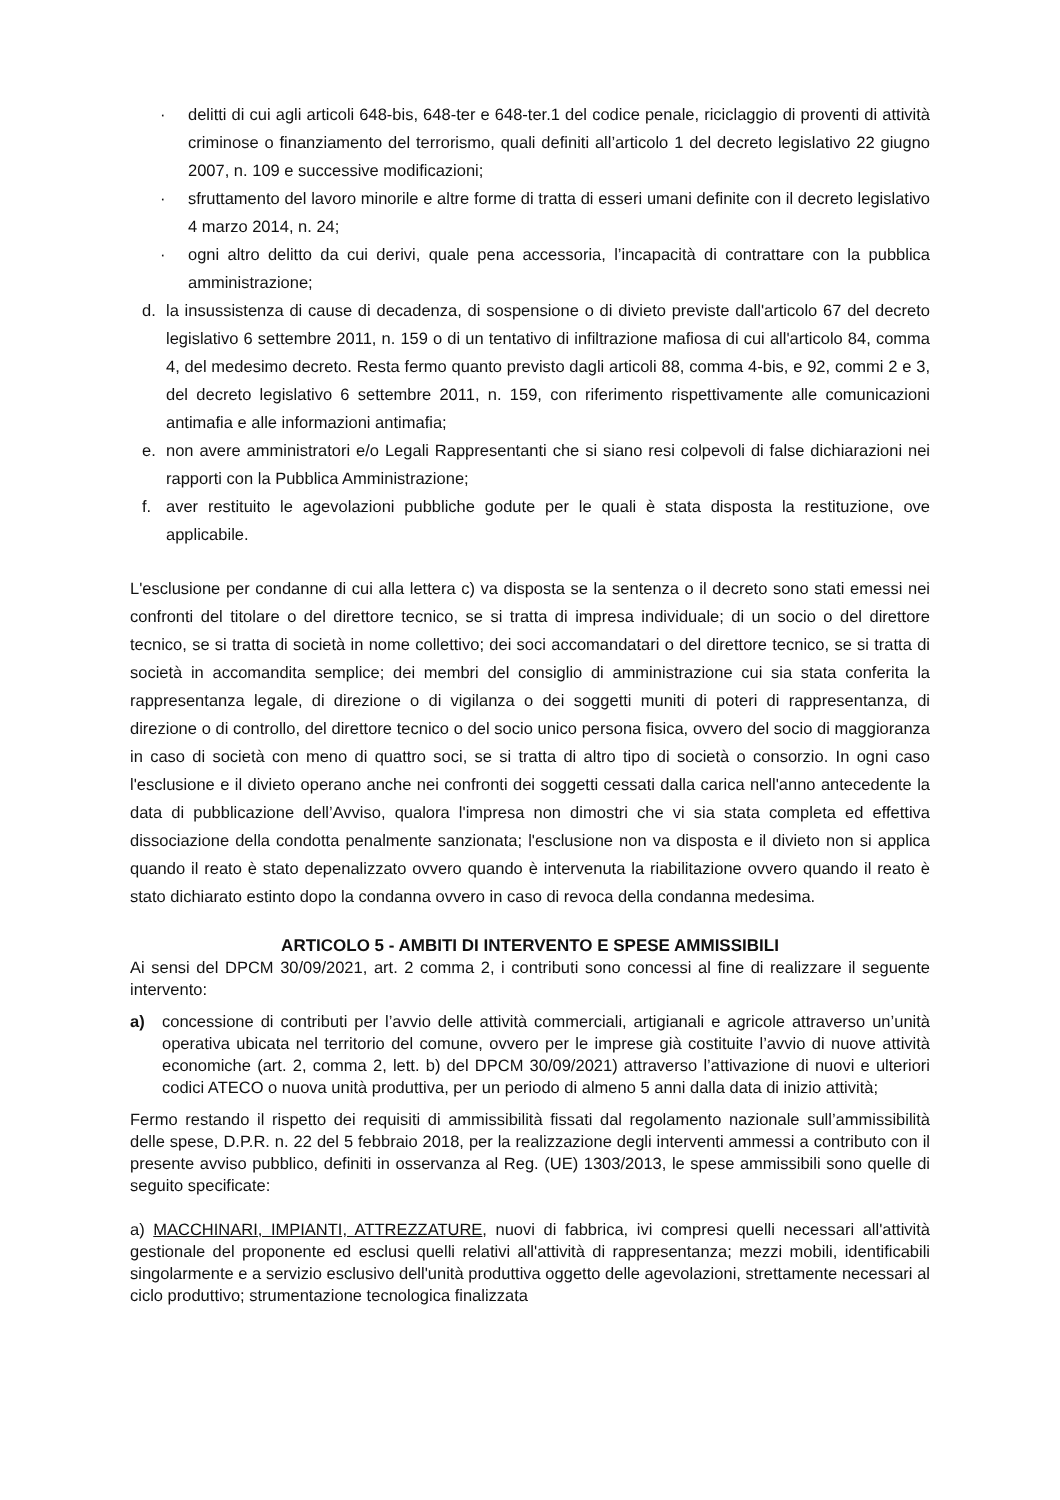· delitti di cui agli articoli 648-bis, 648-ter e 648-ter.1 del codice penale, riciclaggio di proventi di attività criminose o finanziamento del terrorismo, quali definiti all’articolo 1 del decreto legislativo 22 giugno 2007, n. 109 e successive modificazioni;
· sfruttamento del lavoro minorile e altre forme di tratta di esseri umani definite con il decreto legislativo 4 marzo 2014, n. 24;
· ogni altro delitto da cui derivi, quale pena accessoria, l’incapacità di contrattare con la pubblica amministrazione;
d. la insussistenza di cause di decadenza, di sospensione o di divieto previste dall'articolo 67 del decreto legislativo 6 settembre 2011, n. 159 o di un tentativo di infiltrazione mafiosa di cui all'articolo 84, comma 4, del medesimo decreto. Resta fermo quanto previsto dagli articoli 88, comma 4-bis, e 92, commi 2 e 3, del decreto legislativo 6 settembre 2011, n. 159, con riferimento rispettivamente alle comunicazioni antimafia e alle informazioni antimafia;
e. non avere amministratori e/o Legali Rappresentanti che si siano resi colpevoli di false dichiarazioni nei rapporti con la Pubblica Amministrazione;
f. aver restituito le agevolazioni pubbliche godute per le quali è stata disposta la restituzione, ove applicabile.
L'esclusione per condanne di cui alla lettera c) va disposta se la sentenza o il decreto sono stati emessi nei confronti del titolare o del direttore tecnico, se si tratta di impresa individuale; di un socio o del direttore tecnico, se si tratta di società in nome collettivo; dei soci accomandatari o del direttore tecnico, se si tratta di società in accomandita semplice; dei membri del consiglio di amministrazione cui sia stata conferita la rappresentanza legale, di direzione o di vigilanza o dei soggetti muniti di poteri di rappresentanza, di direzione o di controllo, del direttore tecnico o del socio unico persona fisica, ovvero del socio di maggioranza in caso di società con meno di quattro soci, se si tratta di altro tipo di società o consorzio. In ogni caso l'esclusione e il divieto operano anche nei confronti dei soggetti cessati dalla carica nell'anno antecedente la data di pubblicazione dell’Avviso, qualora l'impresa non dimostri che vi sia stata completa ed effettiva dissociazione della condotta penalmente sanzionata; l'esclusione non va disposta e il divieto non si applica quando il reato è stato depenalizzato ovvero quando è intervenuta la riabilitazione ovvero quando il reato è stato dichiarato estinto dopo la condanna ovvero in caso di revoca della condanna medesima.
ARTICOLO 5 - AMBITI DI INTERVENTO E SPESE AMMISSIBILI
Ai sensi del DPCM 30/09/2021, art. 2 comma 2, i contributi sono concessi al fine di realizzare il seguente intervento:
a) concessione di contributi per l’avvio delle attività commerciali, artigianali e agricole attraverso un’unità operativa ubicata nel territorio del comune, ovvero per le imprese già costituite l’avvio di nuove attività economiche (art. 2, comma 2, lett. b) del DPCM 30/09/2021) attraverso l’attivazione di nuovi e ulteriori codici ATECO o nuova unità produttiva, per un periodo di almeno 5 anni dalla data di inizio attività;
Fermo restando il rispetto dei requisiti di ammissibilità fissati dal regolamento nazionale sull’ammissibilità delle spese, D.P.R. n. 22 del 5 febbraio 2018, per la realizzazione degli interventi ammessi a contributo con il presente avviso pubblico, definiti in osservanza al Reg. (UE) 1303/2013, le spese ammissibili sono quelle di seguito specificate:
a) MACCHINARI, IMPIANTI, ATTREZZATURE, nuovi di fabbrica, ivi compresi quelli necessari all'attività gestionale del proponente ed esclusi quelli relativi all'attività di rappresentanza; mezzi mobili, identificabili singolarmente e a servizio esclusivo dell'unità produttiva oggetto delle agevolazioni, strettamente necessari al ciclo produttivo; strumentazione tecnologica finalizzata